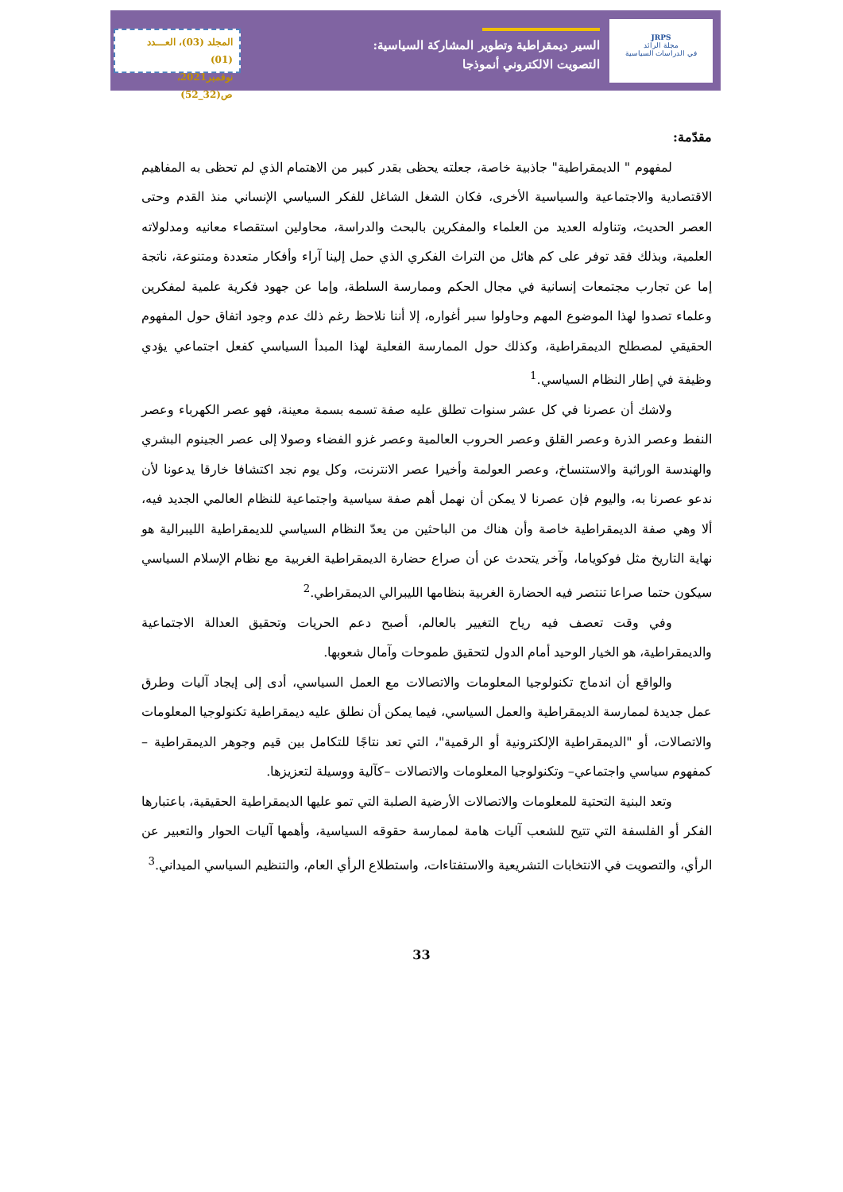المجلد (03)، العـــدد (01)
نوفمبر2021، ص(32_52)
السير ديمقراطية وتطوير المشاركة السياسية:
التصويت الالكتروني أنموذجا
JRPS
مجلة الرائد
في الدراسات السياسية
مقدّمة:
لمفهوم " الديمقراطية" جاذبية خاصة، جعلته يحظى بقدر كبير من الاهتمام الذي لم تحظى به المفاهيم الاقتصادية والاجتماعية والسياسية الأخرى، فكان الشغل الشاغل للفكر السياسي الإنساني منذ القدم وحتى العصر الحديث، وتناوله العديد من العلماء والمفكرين بالبحث والدراسة، محاولين استقصاء معانيه ومدلولاته العلمية، وبذلك فقد توفر على كم هائل من التراث الفكري الذي حمل إلينا آراء وأفكار متعددة ومتنوعة، ناتجة إما عن تجارب مجتمعات إنسانية في مجال الحكم وممارسة السلطة، وإما عن جهود فكرية علمية لمفكرين وعلماء تصدوا لهذا الموضوع المهم وحاولوا سبر أغواره، إلا أننا نلاحظ رغم ذلك عدم وجود اتفاق حول المفهوم الحقيقي لمصطلح الديمقراطية، وكذلك حول الممارسة الفعلية لهذا المبدأ السياسي كفعل اجتماعي يؤدي وظيفة في إطار النظام السياسي.<sup>1</sup>
ولاشك أن عصرنا في كل عشر سنوات تطلق عليه صفة تسمه بسمة معينة، فهو عصر الكهرباء وعصر النفط وعصر الذرة وعصر القلق وعصر الحروب العالمية وعصر غزو الفضاء وصولا إلى عصر الجينوم البشري والهندسة الوراثية والاستنساخ، وعصر العولمة وأخيرا عصر الانترنت، وكل يوم نجد اكتشافا خارقا يدعونا لأن ندعو عصرنا به، واليوم فإن عصرنا لا يمكن أن نهمل أهم صفة سياسية واجتماعية للنظام العالمي الجديد فيه، ألا وهي صفة الديمقراطية خاصة وأن هناك من الباحثين من يعدّ النظام السياسي للديمقراطية الليبرالية هو نهاية التاريخ مثل فوكوياما، وآخر يتحدث عن أن صراع حضارة الديمقراطية الغربية مع نظام الإسلام السياسي سيكون حتما صراعا تنتصر فيه الحضارة الغربية بنظامها الليبرالي الديمقراطي.<sup>2</sup>
وفي وقت تعصف فيه رياح التغيير بالعالم، أصبح دعم الحريات وتحقيق العدالة الاجتماعية والديمقراطية، هو الخيار الوحيد أمام الدول لتحقيق طموحات وآمال شعوبها.
والواقع أن اندماج تكنولوجيا المعلومات والاتصالات مع العمل السياسي، أدى إلى إيجاد آليات وطرق عمل جديدة لممارسة الديمقراطية والعمل السياسي، فيما يمكن أن نطلق عليه ديمقراطية تكنولوجيا المعلومات والاتصالات، أو "الديمقراطية الإلكترونية أو الرقمية"، التي تعد نتاجًا للتكامل بين قيم وجوهر الديمقراطية –كمفهوم سياسي واجتماعي– وتكنولوجيا المعلومات والاتصالات –كآلية ووسيلة لتعزيزها.
وتعد البنية التحتية للمعلومات والاتصالات الأرضية الصلبة التي تمو عليها الديمقراطية الحقيقية، باعتبارها الفكر أو الفلسفة التي تتيح للشعب آليات هامة لممارسة حقوقه السياسية، وأهمها آليات الحوار والتعبير عن الرأي، والتصويت في الانتخابات التشريعية والاستفتاءات، واستطلاع الرأي العام، والتنظيم السياسي الميداني.<sup>3</sup>
33